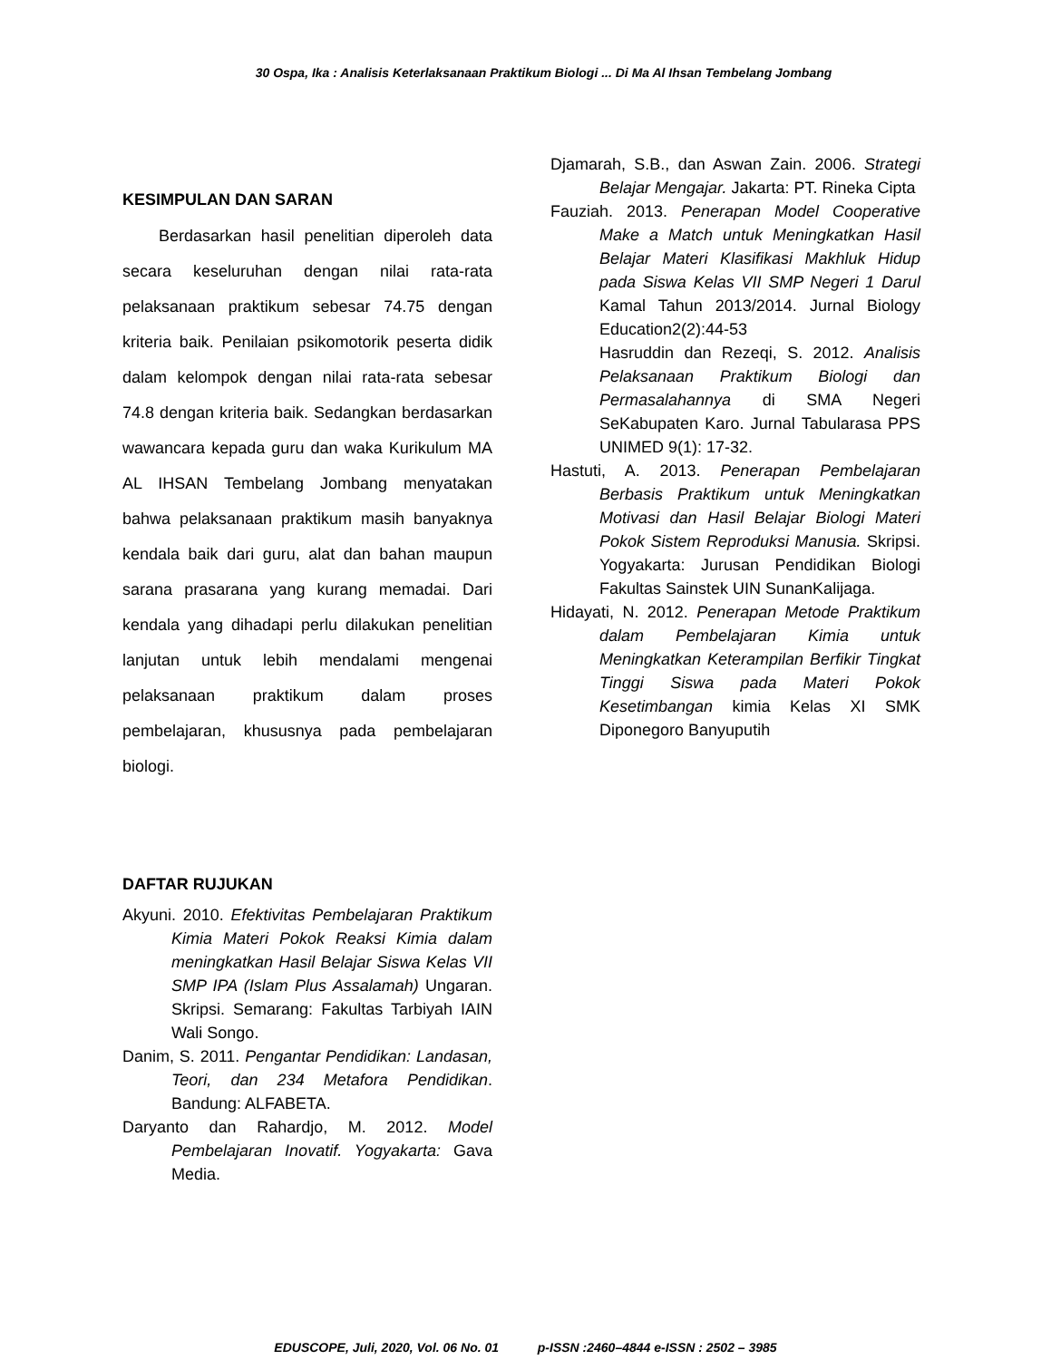30 Ospa, Ika : Analisis Keterlaksanaan Praktikum Biologi ... Di Ma Al Ihsan Tembelang Jombang
KESIMPULAN DAN SARAN
Berdasarkan hasil penelitian diperoleh data secara keseluruhan dengan nilai rata-rata pelaksanaan praktikum sebesar 74.75 dengan kriteria baik. Penilaian psikomotorik peserta didik dalam kelompok dengan nilai rata-rata sebesar 74.8 dengan kriteria baik. Sedangkan berdasarkan wawancara kepada guru dan waka Kurikulum MA AL IHSAN Tembelang Jombang menyatakan bahwa pelaksanaan praktikum masih banyaknya kendala baik dari guru, alat dan bahan maupun sarana prasarana yang kurang memadai. Dari kendala yang dihadapi perlu dilakukan penelitian lanjutan untuk lebih mendalami mengenai pelaksanaan praktikum dalam proses pembelajaran, khususnya pada pembelajaran biologi.
DAFTAR RUJUKAN
Akyuni. 2010. Efektivitas Pembelajaran Praktikum Kimia Materi Pokok Reaksi Kimia dalam meningkatkan Hasil Belajar Siswa Kelas VII SMP IPA (Islam Plus Assalamah) Ungaran. Skripsi. Semarang: Fakultas Tarbiyah IAIN Wali Songo.
Danim, S. 2011. Pengantar Pendidikan: Landasan, Teori, dan 234 Metafora Pendidikan. Bandung: ALFABETA.
Daryanto dan Rahardjo, M. 2012. Model Pembelajaran Inovatif. Yogyakarta: Gava Media.
Djamarah, S.B., dan Aswan Zain. 2006. Strategi Belajar Mengajar. Jakarta: PT. Rineka Cipta
Fauziah. 2013. Penerapan Model Cooperative Make a Match untuk Meningkatkan Hasil Belajar Materi Klasifikasi Makhluk Hidup pada Siswa Kelas VII SMP Negeri 1 Darul Kamal Tahun 2013/2014. Jurnal Biology Education2(2):44-53
Hasruddin dan Rezeqi, S. 2012. Analisis Pelaksanaan Praktikum Biologi dan Permasalahannya di SMA Negeri SeKabupaten Karo. Jurnal Tabularasa PPS UNIMED 9(1): 17-32.
Hastuti, A. 2013. Penerapan Pembelajaran Berbasis Praktikum untuk Meningkatkan Motivasi dan Hasil Belajar Biologi Materi Pokok Sistem Reproduksi Manusia. Skripsi. Yogyakarta: Jurusan Pendidikan Biologi Fakultas Sainstek UIN SunanKalijaga.
Hidayati, N. 2012. Penerapan Metode Praktikum dalam Pembelajaran Kimia untuk Meningkatkan Keterampilan Berfikir Tingkat Tinggi Siswa pada Materi Pokok Kesetimbangan kimia Kelas XI SMK Diponegoro Banyuputih
EDUSCOPE, Juli, 2020, Vol. 06 No. 01 p-ISSN :2460–4844 e-ISSN : 2502 – 3985